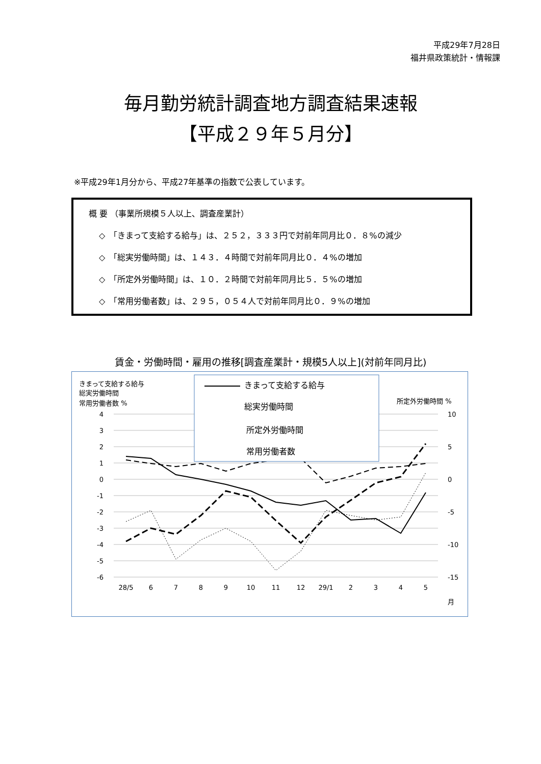平成29年7月28日
福井県政策統計・情報課
毎月勤労統計調査地方調査結果速報
【平成２９年５月分】
※平成29年1月分から、平成27年基準の指数で公表しています。
概 要 （事業所規模５人以上、調査産業計）
◇　「きまって支給する給与」は、２５２，３３３円で対前年同月比０．８%の減少
◇　「総実労働時間」は、１４３．４時間で対前年同月比０．４%の増加
◇　「所定外労働時間」は、１０．２時間で対前年同月比５．５%の増加
◇　「常用労働者数」は、２９５，０５４人で対前年同月比０．９%の増加
賃金・労働時間・雇用の推移[調査産業計・規模5人以上](対前年同月比)
きまって支給する給与
総実労働時間
常用労働者数 %
所定外労働時間 %
4
3
2
1
0
-1
-2
-3
-4
-5
-6
10
5
0
-5
-10
-15
28/5
6
7
8
9
10
11
12
29/1
2
3
4
5
月
きまって支給する給与
総実労働時間
所定外労働時間
常用労働者数